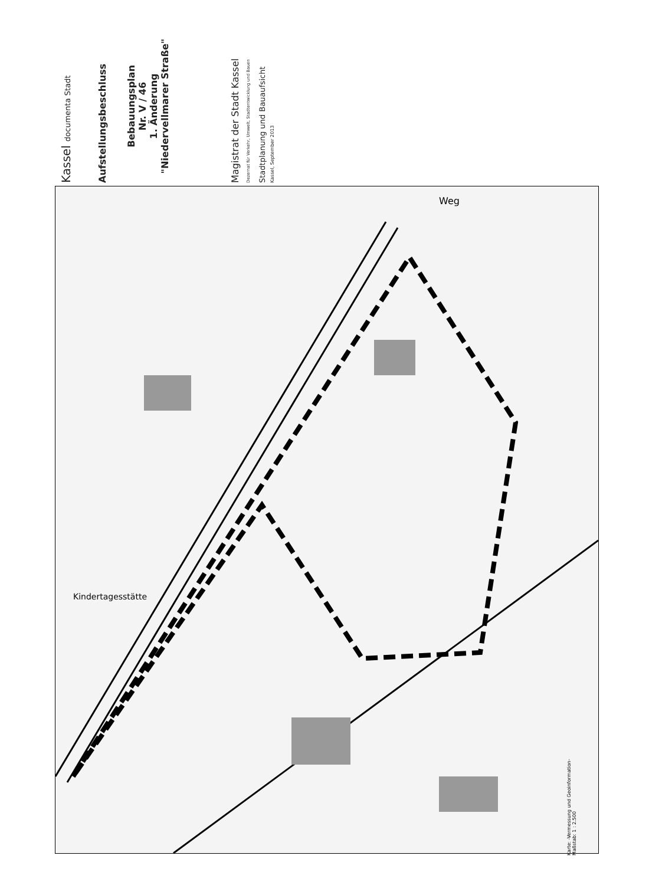Weg
Kindertagesstätte
Kassel documenta Stadt
Aufstellungsbeschluss
Bebauungsplan
Nr. V / 46
1. Änderung
"Niedervellmarer Straße"
Magistrat der Stadt Kassel
Dezernat für Verkehr, Umwelt, Stadtentwicklung und Bauen
Stadtplanung und Bauaufsicht
Kassel, September 2013
Karte: -Vermessung und Geoinformation-
Maßstab: 1 : 2.500